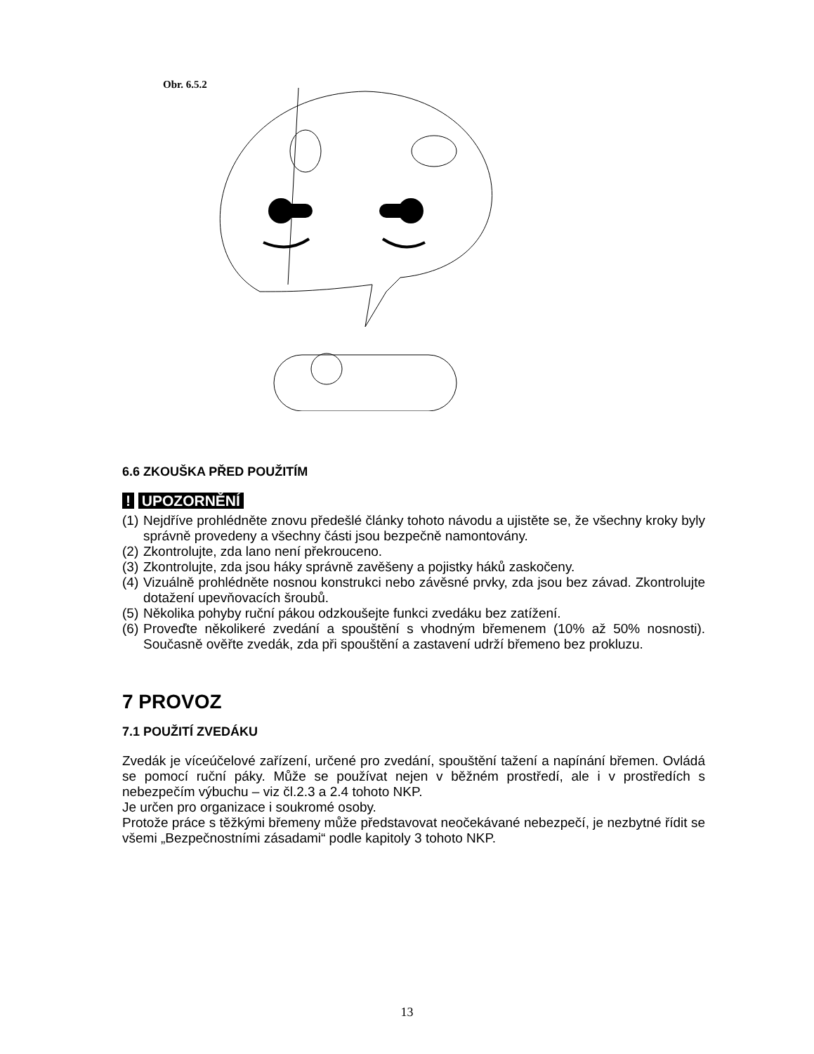Obr. 6.5.2
6.6 ZKOUŠKA PŘED POUŽITÍM
! UPOZORNĚNÍ
(1)
Nejdříve prohlédněte znovu předešlé články tohoto návodu a ujistěte se, že všechny kroky byly správně provedeny a všechny části jsou bezpečně namontovány.
(2)
Zkontrolujte, zda lano není překrouceno.
(3)
Zkontrolujte, zda jsou háky správně zavěšeny a pojistky háků zaskočeny.
(4)
Vizuálně prohlédněte nosnou konstrukci nebo závěsné prvky, zda jsou bez závad. Zkontrolujte dotažení upevňovacích šroubů.
(5)
Několika pohyby ruční pákou odzkoušejte funkci zvedáku bez zatížení.
(6)
Proveďte několikeré zvedání a spouštění s vhodným břemenem (10% až 50% nosnosti). Současně ověřte zvedák, zda při spouštění a zastavení udrží břemeno bez prokluzu.
7 PROVOZ
7.1 POUŽITÍ ZVEDÁKU
Zvedák je víceúčelové zařízení, určené pro zvedání, spouštění tažení a napínání břemen. Ovládá se pomocí ruční páky. Může se používat nejen v běžném prostředí, ale i v prostředích s nebezpečím výbuchu – viz čl.2.3 a 2.4 tohoto NKP.
Je určen pro organizace i soukromé osoby.
Protože práce s těžkými břemeny může představovat neočekávané nebezpečí, je nezbytné řídit se všemi „Bezpečnostními zásadami“ podle kapitoly 3 tohoto NKP.
13